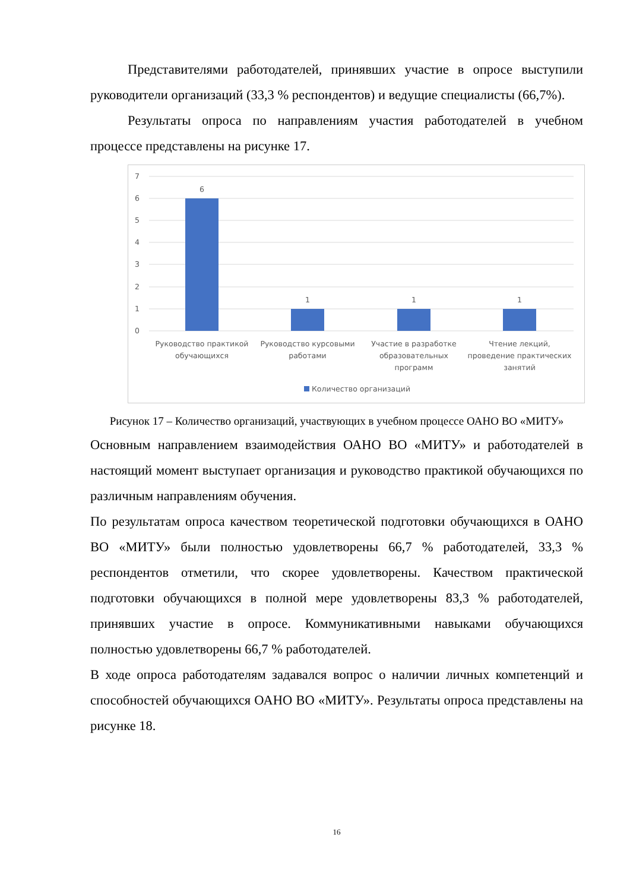Представителями работодателей, принявших участие в опросе выступили руководители организаций (33,3 % респондентов) и ведущие специалисты (66,7%).
Результаты опроса по направлениям участия работодателей в учебном процессе представлены на рисунке 17.
7
6
5
4
3
2
1
0
6
1
1
1
Руководство практикой
обучающихся
Руководство курсовыми
работами
Участие в разработке
образовательных
программ
Чтение лекций,
проведение практических
занятий
Количество организаций
Рисунок 17 – Количество организаций, участвующих в учебном процессе ОАНО ВО «МИТУ»
Основным направлением взаимодействия ОАНО ВО «МИТУ» и работодателей в настоящий момент выступает организация и руководство практикой обучающихся по различным направлениям обучения.
По результатам опроса качеством теоретической подготовки обучающихся в ОАНО ВО «МИТУ» были полностью удовлетворены 66,7 % работодателей, 33,3 % респондентов отметили, что скорее удовлетворены. Качеством практической подготовки обучающихся в полной мере удовлетворены 83,3 % работодателей, принявших участие в опросе. Коммуникативными навыками обучающихся полностью удовлетворены 66,7 % работодателей.
В ходе опроса работодателям задавался вопрос о наличии личных компетенций и способностей обучающихся ОАНО ВО «МИТУ». Результаты опроса представлены на рисунке 18.
16